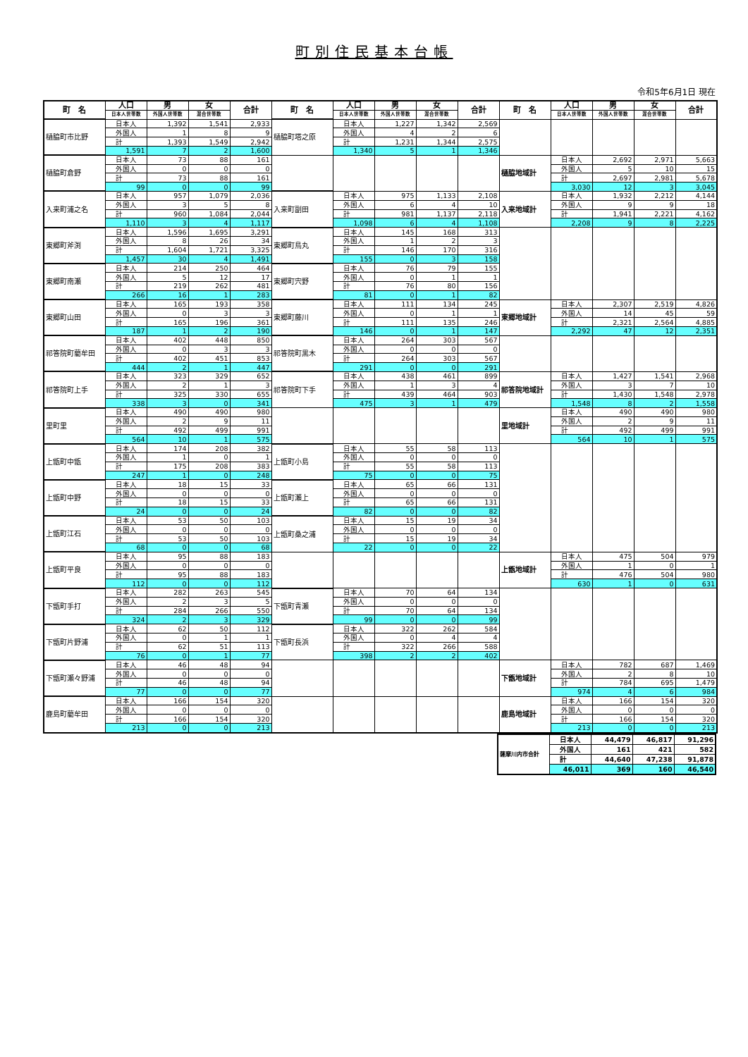町別住民基本台帳
令和5年6月1日 現在
| 町 名 | 人口 | 男 | 女 | 合計 | 町 名 | 人口 | 男 | 女 | 合計 | 町 名 | 人口 | 男 | 女 | 合計 |
| --- | --- | --- | --- | --- | --- | --- | --- | --- | --- | --- | --- | --- | --- | --- |
| | 日本人世帯数 | 外国人世帯数 | 混合世帯数 | | | 日本人世帯数 | 外国人世帯数 | 混合世帯数 | | | 日本人世帯数 | 外国人世帯数 | 混合世帯数 | |
| 樋脇町市比野 | 日本人 | 1,392 | 1,541 | 2,933 | 樋脇町塔之原 | 日本人 | 1,227 | 1,342 | 2,569 | | | | | |
| | 外国人 | 1 | 8 | 9 | | 外国人 | 4 | 2 | 6 | | | | | |
| | 計 | 1,393 | 1,549 | 2,942 | | 計 | 1,231 | 1,344 | 2,575 | | | | | |
| | 1,591 | 7 | 2 | 1,600 | | 1,340 | 5 | 1 | 1,346 | | | | | |
| 樋脇町倉野 | 日本人 | 73 | 88 | 161 | | | | | | 樋脇地域計 | 日本人 | 2,692 | 2,971 | 5,663 |
| | 外国人 | 0 | 0 | 0 | | | | | | | 外国人 | 5 | 10 | 15 |
| | 計 | 73 | 88 | 161 | | | | | | | 計 | 2,697 | 2,981 | 5,678 |
| | 99 | 0 | 0 | 99 | | | | | | | 3,030 | 12 | 3 | 3,045 |
| 入来町浦之名 | 日本人 | 957 | 1,079 | 2,036 | 入来町副田 | 日本人 | 975 | 1,133 | 2,108 | 入来地域計 | 日本人 | 1,932 | 2,212 | 4,144 |
| | 外国人 | 3 | 5 | 8 | | 外国人 | 6 | 4 | 10 | | 外国人 | 9 | 9 | 18 |
| | 計 | 960 | 1,084 | 2,044 | | 計 | 981 | 1,137 | 2,118 | | 計 | 1,941 | 2,221 | 4,162 |
| | 1,110 | 3 | 4 | 1,117 | | 1,098 | 6 | 4 | 1,108 | | 2,208 | 9 | 8 | 2,225 |
| 東郷町斧渕 | 日本人 | 1,596 | 1,695 | 3,291 | 東郷町鳥丸 | 日本人 | 145 | 168 | 313 | | | | | |
| | 外国人 | 8 | 26 | 34 | | 外国人 | 1 | 2 | 3 | | | | | |
| | 計 | 1,604 | 1,721 | 3,325 | | 計 | 146 | 170 | 316 | | | | | |
| | 1,457 | 30 | 4 | 1,491 | | 155 | 0 | 3 | 158 | | | | | |
| 東郷町南瀬 | 日本人 | 214 | 250 | 464 | 東郷町宍野 | 日本人 | 76 | 79 | 155 | | | | | |
| | 外国人 | 5 | 12 | 17 | | 外国人 | 0 | 1 | 1 | | | | | |
| | 計 | 219 | 262 | 481 | | 計 | 76 | 80 | 156 | | | | | |
| | 266 | 16 | 1 | 283 | | 81 | 0 | 1 | 82 | | | | | |
| 東郷町山田 | 日本人 | 165 | 193 | 358 | 東郷町藤川 | 日本人 | 111 | 134 | 245 | 東郷地域計 | 日本人 | 2,307 | 2,519 | 4,826 |
| | 外国人 | 0 | 3 | 3 | | 外国人 | 0 | 1 | 1 | | 外国人 | 14 | 45 | 59 |
| | 計 | 165 | 196 | 361 | | 計 | 111 | 135 | 246 | | 計 | 2,321 | 2,564 | 4,885 |
| | 187 | 1 | 2 | 190 | | 146 | 0 | 1 | 147 | | 2,292 | 47 | 12 | 2,351 |
| 祁答院町藺牟田 | 日本人 | 402 | 448 | 850 | 祁答院町黒木 | 日本人 | 264 | 303 | 567 | | | | | |
| | 外国人 | 0 | 3 | 3 | | 外国人 | 0 | 0 | 0 | | | | | |
| | 計 | 402 | 451 | 853 | | 計 | 264 | 303 | 567 | | | | | |
| | 444 | 2 | 1 | 447 | | 291 | 0 | 0 | 291 | | | | | |
| 祁答院町上手 | 日本人 | 323 | 329 | 652 | 祁答院町下手 | 日本人 | 438 | 461 | 899 | 祁答院地域計 | 日本人 | 1,427 | 1,541 | 2,968 |
| | 外国人 | 2 | 1 | 3 | | 外国人 | 1 | 3 | 4 | | 外国人 | 3 | 7 | 10 |
| | 計 | 325 | 330 | 655 | | 計 | 439 | 464 | 903 | | 計 | 1,430 | 1,548 | 2,978 |
| | 338 | 3 | 0 | 341 | | 475 | 3 | 1 | 479 | | 1,548 | 8 | 2 | 1,558 |
| 里町里 | 日本人 | 490 | 490 | 980 | | | | | | 里地域計 | 日本人 | 490 | 490 | 980 |
| | 外国人 | 2 | 9 | 11 | | | | | | | 外国人 | 2 | 9 | 11 |
| | 計 | 492 | 499 | 991 | | | | | | | 計 | 492 | 499 | 991 |
| | 564 | 10 | 1 | 575 | | | | | | | 564 | 10 | 1 | 575 |
| 上甑町中甑 | 日本人 | 174 | 208 | 382 | 上甑町小島 | 日本人 | 55 | 58 | 113 | | | | | |
| | 外国人 | 1 | 0 | 1 | | 外国人 | 0 | 0 | 0 | | | | | |
| | 計 | 175 | 208 | 383 | | 計 | 55 | 58 | 113 | | | | | |
| | 247 | 1 | 0 | 248 | | 75 | 0 | 0 | 75 | | | | | |
| 上甑町中野 | 日本人 | 18 | 15 | 33 | 上甑町瀬上 | 日本人 | 65 | 66 | 131 | | | | | |
| | 外国人 | 0 | 0 | 0 | | 外国人 | 0 | 0 | 0 | | | | | |
| | 計 | 18 | 15 | 33 | | 計 | 65 | 66 | 131 | | | | | |
| | 24 | 0 | 0 | 24 | | 82 | 0 | 0 | 82 | | | | | |
| 上甑町江石 | 日本人 | 53 | 50 | 103 | 上甑町桑之浦 | 日本人 | 15 | 19 | 34 | | | | | |
| | 外国人 | 0 | 0 | 0 | | 外国人 | 0 | 0 | 0 | | | | | |
| | 計 | 53 | 50 | 103 | | 計 | 15 | 19 | 34 | | | | | |
| | 68 | 0 | 0 | 68 | | 22 | 0 | 0 | 22 | | | | | |
| 上甑町平良 | 日本人 | 95 | 88 | 183 | | | | | | 上甑地域計 | 日本人 | 475 | 504 | 979 |
| | 外国人 | 0 | 0 | 0 | | | | | | | 外国人 | 1 | 0 | 1 |
| | 計 | 95 | 88 | 183 | | | | | | | 計 | 476 | 504 | 980 |
| | 112 | 0 | 0 | 112 | | | | | | | 630 | 1 | 0 | 631 |
| 下甑町手打 | 日本人 | 282 | 263 | 545 | 下甑町青瀬 | 日本人 | 70 | 64 | 134 | | | | | |
| | 外国人 | 2 | 3 | 5 | | 外国人 | 0 | 0 | 0 | | | | | |
| | 計 | 284 | 266 | 550 | | 計 | 70 | 64 | 134 | | | | | |
| | 324 | 2 | 3 | 329 | | 99 | 0 | 0 | 99 | | | | | |
| 下甑町片野浦 | 日本人 | 62 | 50 | 112 | 下甑町長浜 | 日本人 | 322 | 262 | 584 | | | | | |
| | 外国人 | 0 | 1 | 1 | | 外国人 | 0 | 4 | 4 | | | | | |
| | 計 | 62 | 51 | 113 | | 計 | 322 | 266 | 588 | | | | | |
| | 76 | 0 | 1 | 77 | | 398 | 2 | 2 | 402 | | | | | |
| 下甑町瀬々野浦 | 日本人 | 46 | 48 | 94 | | | | | | 下甑地域計 | 日本人 | 782 | 687 | 1,469 |
| | 外国人 | 0 | 0 | 0 | | | | | | | 外国人 | 2 | 8 | 10 |
| | 計 | 46 | 48 | 94 | | | | | | | 計 | 784 | 695 | 1,479 |
| | 77 | 0 | 0 | 77 | | | | | | | 974 | 4 | 6 | 984 |
| 鹿島町藺牟田 | 日本人 | 166 | 154 | 320 | | | | | | 鹿島地域計 | 日本人 | 166 | 154 | 320 |
| | 外国人 | 0 | 0 | 0 | | | | | | | 外国人 | 0 | 0 | 0 |
| | 計 | 166 | 154 | 320 | | | | | | | 計 | 166 | 154 | 320 |
| | 213 | 0 | 0 | 213 | | | | | | | 213 | 0 | 0 | 213 |
| 薩摩川内市合計 | 日本人 | 44,479 | 46,817 | 91,296 |
| | 外国人 | 161 | 421 | 582 |
| | 計 | 44,640 | 47,238 | 91,878 |
| | 46,011 | 369 | 160 | 46,540 |